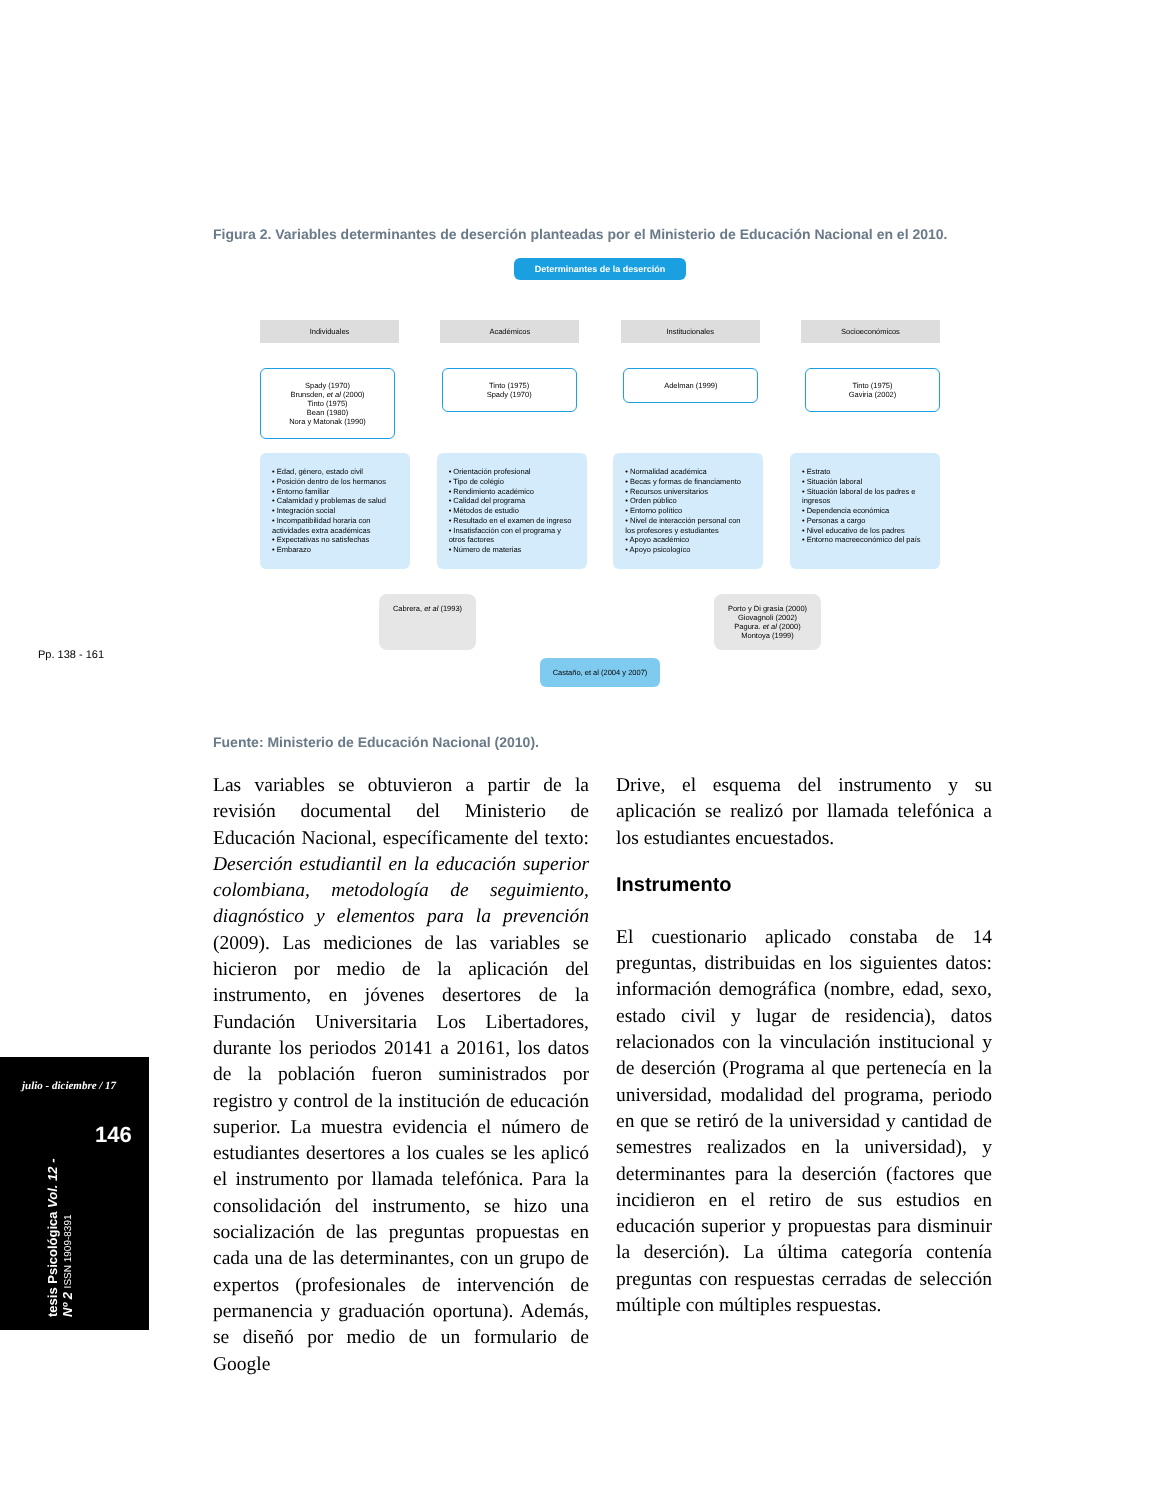Figura 2. Variables determinantes de deserción planteadas por el Ministerio de Educación Nacional en el 2010.
Determinantes de la deserción
Individuales Académicos Institucionales Socioeconómicos
Spady (1970)
Brunsden, et al (2000)
Tinto (1975)
Bean (1980)
Nora y Matonak (1990)
Tinto (1975)
Spady (1970)
Adelman (1999) Tinto (1975)
Gaviria (2002)
• Edad, género, estado civil
• Posición dentro de los hermanos
• Entorno familiar
• Calamidad y problemas de salud
• Integración social
• Incompatibilidad horaria con actividades extra académicas
• Expectativas no satisfechas
• Embarazo
• Orientación profesional
• Tipo de colégio
• Rendimiento académico
• Calidad del programa
• Métodos de estudio
• Resultado en el examen de ingreso
• Insatisfacción con el programa y otros factores
• Número de materias
• Normalidad académica
• Becas y formas de financiamento
• Recursos universitarios
• Orden público
• Entorno político
• Nivel de interacción personal con los profesores y estudiantes
• Apoyo académico
• Apoyo psicologíco
• Estrato
• Situación laboral
• Situación laboral de los padres e ingresos
• Dependencia económica
• Personas a cargo
• Nivel educativo de los padres
• Entorno macreeconómico del país
Cabrera, et al (1993) Porto y Di grasia (2000)
Giovagnoli (2002)
Pagura. et al (2000)
Montoya (1999)
Castaño, et al (2004 y 2007)
Fuente: Ministerio de Educación Nacional (2010).
Pp. 138 - 161
Las variables se obtuvieron a partir de la revisión documental del Ministerio de Educación Nacional, específicamente del texto: Deserción estudiantil en la educación superior colombiana, metodología de seguimiento, diagnóstico y elementos para la prevención (2009). Las mediciones de las variables se hicieron por medio de la aplicación del instrumento, en jóvenes desertores de la Fundación Universitaria Los Libertadores, durante los periodos 20141 a 20161, los datos de la población fueron suministrados por registro y control de la institución de educación superior. La muestra evidencia el número de estudiantes desertores a los cuales se les aplicó el instrumento por llamada telefónica. Para la consolidación del instrumento, se hizo una socialización de las preguntas propuestas en cada una de las determinantes, con un grupo de expertos (profesionales de intervención de permanencia y graduación oportuna). Además, se diseñó por medio de un formulario de Google
Drive, el esquema del instrumento y su aplicación se realizó por llamada telefónica a los estudiantes encuestados.
Instrumento
El cuestionario aplicado constaba de 14 preguntas, distribuidas en los siguientes datos: información demográfica (nombre, edad, sexo, estado civil y lugar de residencia), datos relacionados con la vinculación institucional y de deserción (Programa al que pertenecía en la universidad, modalidad del programa, periodo en que se retiró de la universidad y cantidad de semestres realizados en la universidad), y determinantes para la deserción (factores que incidieron en el retiro de sus estudios en educación superior y propuestas para disminuir la deserción). La última categoría contenía preguntas con respuestas cerradas de selección múltiple con múltiples respuestas.
julio - diciembre / 17
146
tesis Psicológica Vol. 12 - Nº 2 ISSN 1909-8391